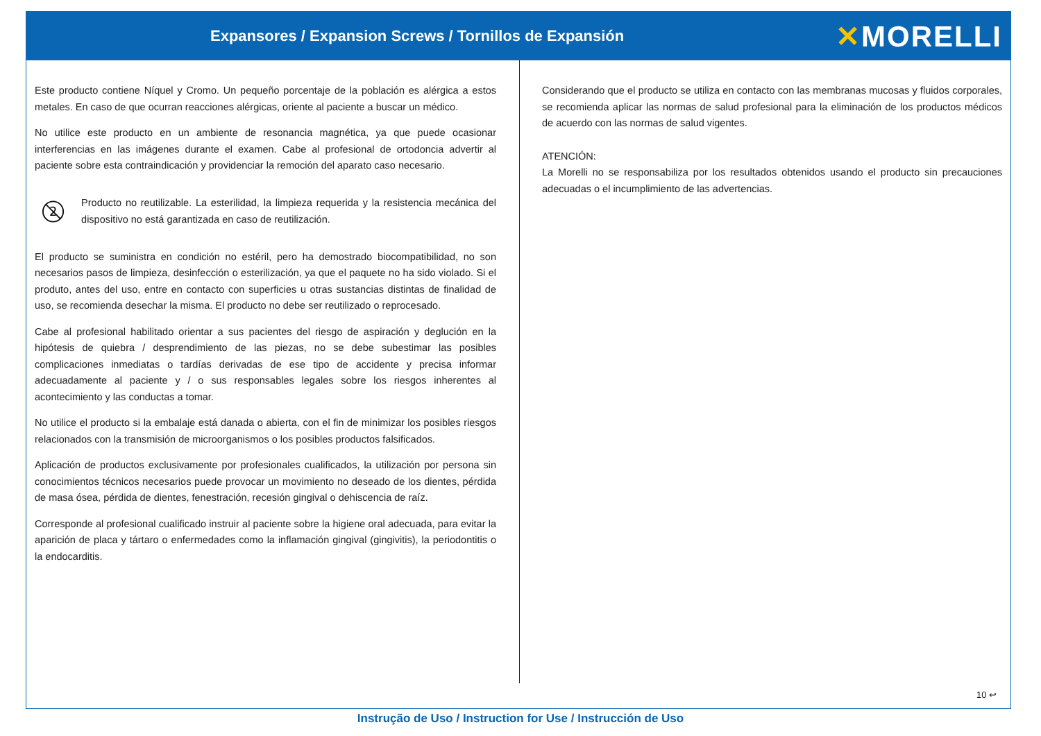Expansores / Expansion Screws / Tornillos de Expansión
✕MORELLI
Este producto contiene Níquel y Cromo. Un pequeño porcentaje de la población es alérgica a estos metales. En caso de que ocurran reacciones alérgicas, oriente al paciente a buscar un médico.
No utilice este producto en un ambiente de resonancia magnética, ya que puede ocasionar interferencias en las imágenes durante el examen. Cabe al profesional de ortodoncia advertir al paciente sobre esta contraindicación y providenciar la remoción del aparato caso necesario.
2
Producto no reutilizable. La esterilidad, la limpieza requerida y la resistencia mecánica del dispositivo no está garantizada en caso de reutilización.
El producto se suministra en condición no estéril, pero ha demostrado biocompatibilidad, no son necesarios pasos de limpieza, desinfección o esterilización, ya que el paquete no ha sido violado. Si el produto, antes del uso, entre en contacto con superficies u otras sustancias distintas de finalidad de uso, se recomienda desechar la misma. El producto no debe ser reutilizado o reprocesado.
Cabe al profesional habilitado orientar a sus pacientes del riesgo de aspiración y deglución en la hipótesis de quiebra / desprendimiento de las piezas, no se debe subestimar las posibles complicaciones inmediatas o tardías derivadas de ese tipo de accidente y precisa informar adecuadamente al paciente y / o sus responsables legales sobre los riesgos inherentes al acontecimiento y las conductas a tomar.
No utilice el producto si la embalaje está danada o abierta, con el fin de minimizar los posibles riesgos relacionados con la transmisión de microorganismos o los posibles productos falsificados.
Aplicación de productos exclusivamente por profesionales cualificados, la utilización por persona sin conocimientos técnicos necesarios puede provocar un movimiento no deseado de los dientes, pérdida de masa ósea, pérdida de dientes, fenestración, recesión gingival o dehiscencia de raíz.
Corresponde al profesional cualificado instruir al paciente sobre la higiene oral adecuada, para evitar la aparición de placa y tártaro o enfermedades como la inflamación gingival (gingivitis), la periodontitis o la endocarditis.
Considerando que el producto se utiliza en contacto con las membranas mucosas y fluidos corporales, se recomienda aplicar las normas de salud profesional para la eliminación de los productos médicos de acuerdo con las normas de salud vigentes.
ATENCIÓN:
La Morelli no se responsabiliza por los resultados obtenidos usando el producto sin precauciones adecuadas o el incumplimiento de las advertencias.
10 ↩
Instrução de Uso / Instruction for Use / Instrucción de Uso